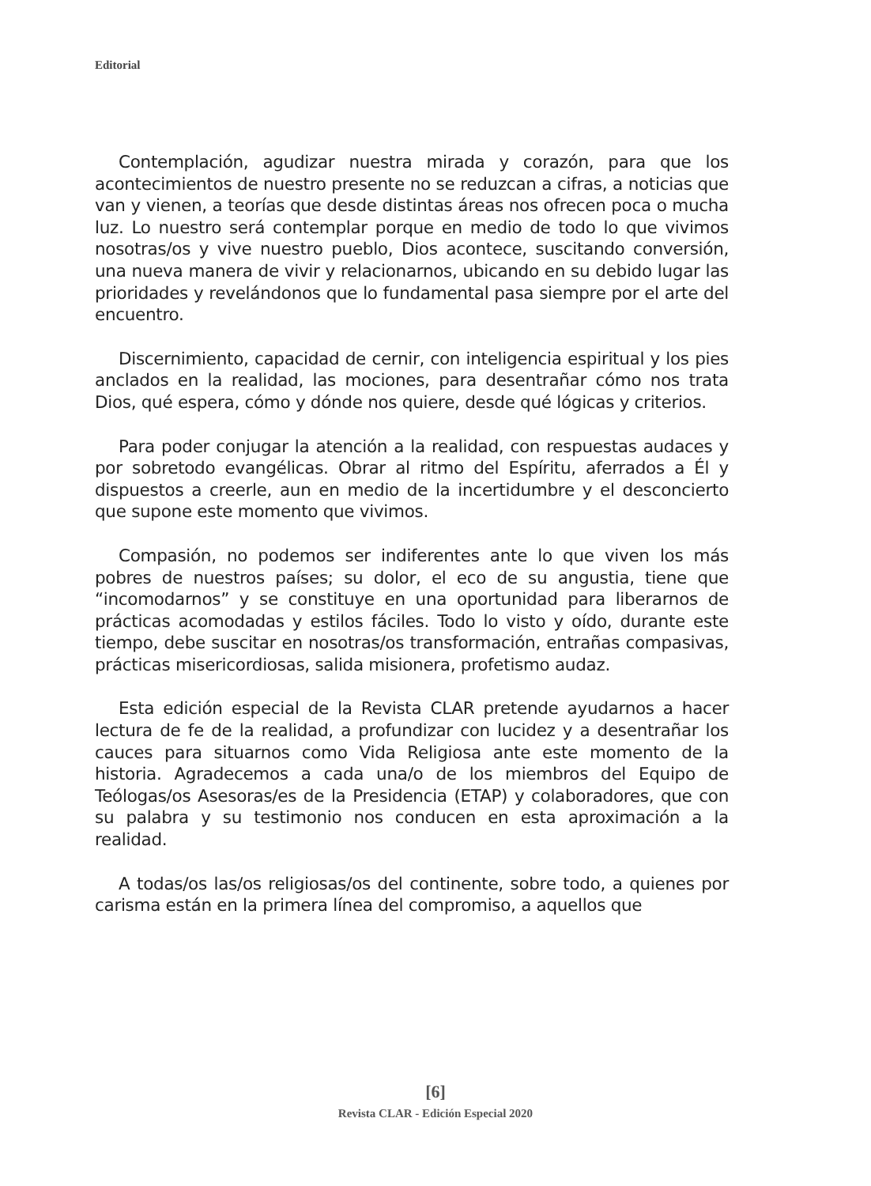Editorial
Contemplación, agudizar nuestra mirada y corazón, para que los acontecimientos de nuestro presente no se reduzcan a cifras, a noticias que van y vienen, a teorías que desde distintas áreas nos ofrecen poca o mucha luz. Lo nuestro será contemplar porque en medio de todo lo que vivimos nosotras/os y vive nuestro pueblo, Dios acontece, suscitando conversión, una nueva manera de vivir y relacionarnos, ubicando en su debido lugar las prioridades y revelándonos que lo fundamental pasa siempre por el arte del encuentro.
Discernimiento, capacidad de cernir, con inteligencia espiritual y los pies anclados en la realidad, las mociones, para desentrañar cómo nos trata Dios, qué espera, cómo y dónde nos quiere, desde qué lógicas y criterios.
Para poder conjugar la atención a la realidad, con respuestas audaces y por sobretodo evangélicas. Obrar al ritmo del Espíritu, aferrados a Él y dispuestos a creerle, aun en medio de la incertidumbre y el desconcierto que supone este momento que vivimos.
Compasión, no podemos ser indiferentes ante lo que viven los más pobres de nuestros países; su dolor, el eco de su angustia, tiene que “incomodarnos” y se constituye en una oportunidad para liberarnos de prácticas acomodadas y estilos fáciles. Todo lo visto y oído, durante este tiempo, debe suscitar en nosotras/os transformación, entrañas compasivas, prácticas misericordiosas, salida misionera, profetismo audaz.
Esta edición especial de la Revista CLAR pretende ayudarnos a hacer lectura de fe de la realidad, a profundizar con lucidez y a desentrañar los cauces para situarnos como Vida Religiosa ante este momento de la historia. Agradecemos a cada una/o de los miembros del Equipo de Teólogas/os Asesoras/es de la Presidencia (ETAP) y colaboradores, que con su palabra y su testimonio nos conducen en esta aproximación a la realidad.
A todas/os las/os religiosas/os del continente, sobre todo, a quienes por carisma están en la primera línea del compromiso, a aquellos que
[6]
Revista CLAR - Edición Especial 2020